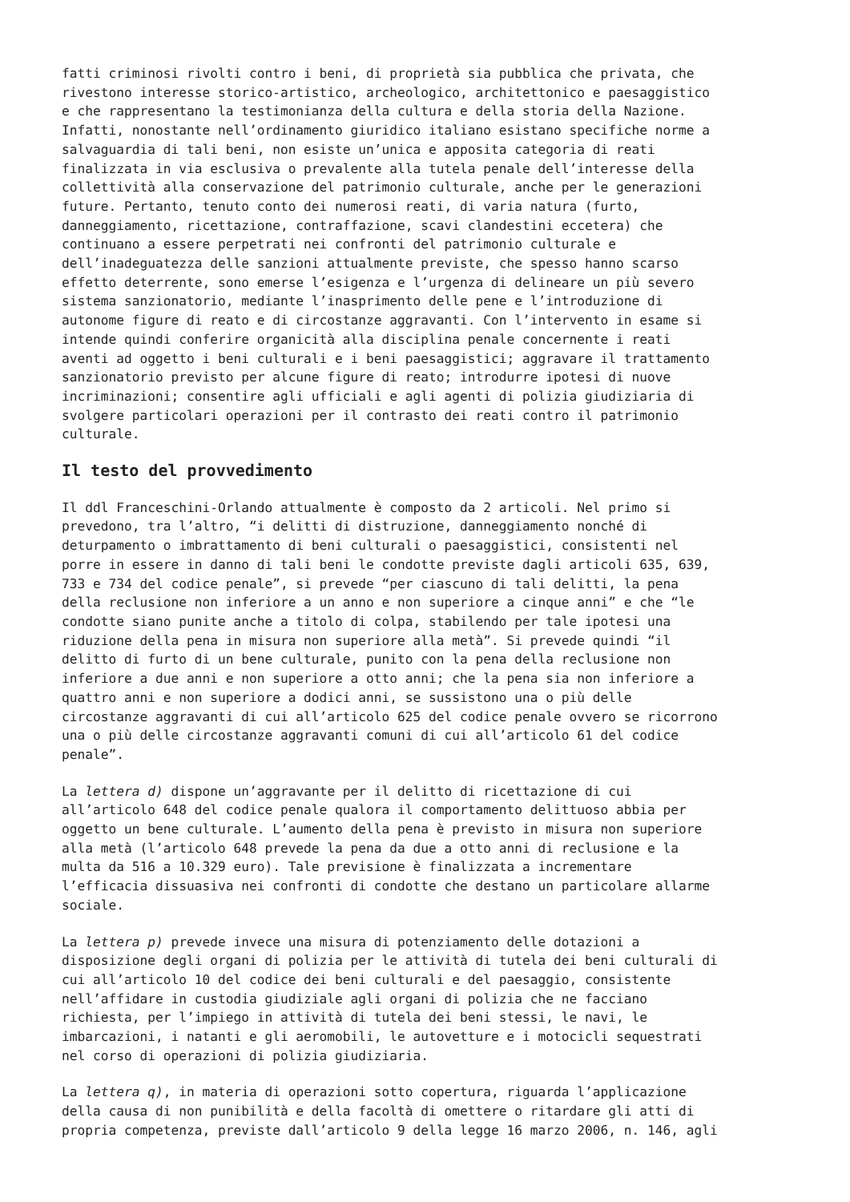fatti criminosi rivolti contro i beni, di proprietà sia pubblica che privata, che rivestono interesse storico-artistico, archeologico, architettonico e paesaggistico e che rappresentano la testimonianza della cultura e della storia della Nazione. Infatti, nonostante nell’ordinamento giuridico italiano esistano specifiche norme a salvaguardia di tali beni, non esiste un’unica e apposita categoria di reati finalizzata in via esclusiva o prevalente alla tutela penale dell’interesse della collettività alla conservazione del patrimonio culturale, anche per le generazioni future. Pertanto, tenuto conto dei numerosi reati, di varia natura (furto, danneggiamento, ricettazione, contraffazione, scavi clandestini eccetera) che continuano a essere perpetrati nei confronti del patrimonio culturale e dell’inadeguatezza delle sanzioni attualmente previste, che spesso hanno scarso effetto deterrente, sono emerse l’esigenza e l’urgenza di delineare un più severo sistema sanzionatorio, mediante l’inasprimento delle pene e l’introduzione di autonome figure di reato e di circostanze aggravanti. Con l’intervento in esame si intende quindi conferire organicità alla disciplina penale concernente i reati aventi ad oggetto i beni culturali e i beni paesaggistici; aggravare il trattamento sanzionatorio previsto per alcune figure di reato; introdurre ipotesi di nuove incriminazioni; consentire agli ufficiali e agli agenti di polizia giudiziaria di svolgere particolari operazioni per il contrasto dei reati contro il patrimonio culturale.
Il testo del provvedimento
Il ddl Franceschini-Orlando attualmente è composto da 2 articoli. Nel primo si prevedono, tra l’altro, “i delitti di distruzione, danneggiamento nonché di deturpamento o imbrattamento di beni culturali o paesaggistici, consistenti nel porre in essere in danno di tali beni le condotte previste dagli articoli 635, 639, 733 e 734 del codice penale”, si prevede “per ciascuno di tali delitti, la pena della reclusione non inferiore a un anno e non superiore a cinque anni” e che “le condotte siano punite anche a titolo di colpa, stabilendo per tale ipotesi una riduzione della pena in misura non superiore alla metà”. Si prevede quindi “il delitto di furto di un bene culturale, punito con la pena della reclusione non inferiore a due anni e non superiore a otto anni; che la pena sia non inferiore a quattro anni e non superiore a dodici anni, se sussistono una o più delle circostanze aggravanti di cui all’articolo 625 del codice penale ovvero se ricorrono una o più delle circostanze aggravanti comuni di cui all’articolo 61 del codice penale”.
La lettera d) dispone un’aggravante per il delitto di ricettazione di cui all’articolo 648 del codice penale qualora il comportamento delittuoso abbia per oggetto un bene culturale. L’aumento della pena è previsto in misura non superiore alla metà (l’articolo 648 prevede la pena da due a otto anni di reclusione e la multa da 516 a 10.329 euro). Tale previsione è finalizzata a incrementare l’efficacia dissuasiva nei confronti di condotte che destano un particolare allarme sociale.
La lettera p) prevede invece una misura di potenziamento delle dotazioni a disposizione degli organi di polizia per le attività di tutela dei beni culturali di cui all’articolo 10 del codice dei beni culturali e del paesaggio, consistente nell’affidare in custodia giudiziale agli organi di polizia che ne facciano richiesta, per l’impiego in attività di tutela dei beni stessi, le navi, le imbarcazioni, i natanti e gli aeromobili, le autovetture e i motocicli sequestrati nel corso di operazioni di polizia giudiziaria.
La lettera q), in materia di operazioni sotto copertura, riguarda l’applicazione della causa di non punibilità e della facoltà di omettere o ritardare gli atti di propria competenza, previste dall’articolo 9 della legge 16 marzo 2006, n. 146, agli